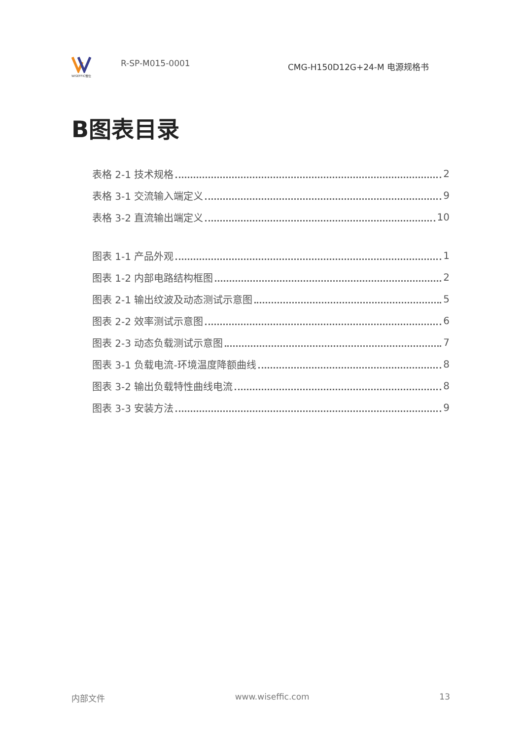WISEFFIC惟仕
R-SP-M015-0001
CMG-H150D12G+24-M 电源规格书
B图表目录
表格 2-1 技术规格 2
表格 3-1 交流输入端定义 9
表格 3-2 直流输出端定义 10
图表 1-1 产品外观 1
图表 1-2 内部电路结构框图 2
图表 2-1 输出纹波及动态测试示意图 5
图表 2-2 效率测试示意图 6
图表 2-3 动态负载测试示意图 7
图表 3-1 负载电流-环境温度降额曲线 8
图表 3-2 输出负载特性曲线电流 8
图表 3-3 安装方法 9
内部文件 www.wiseffic.com 13